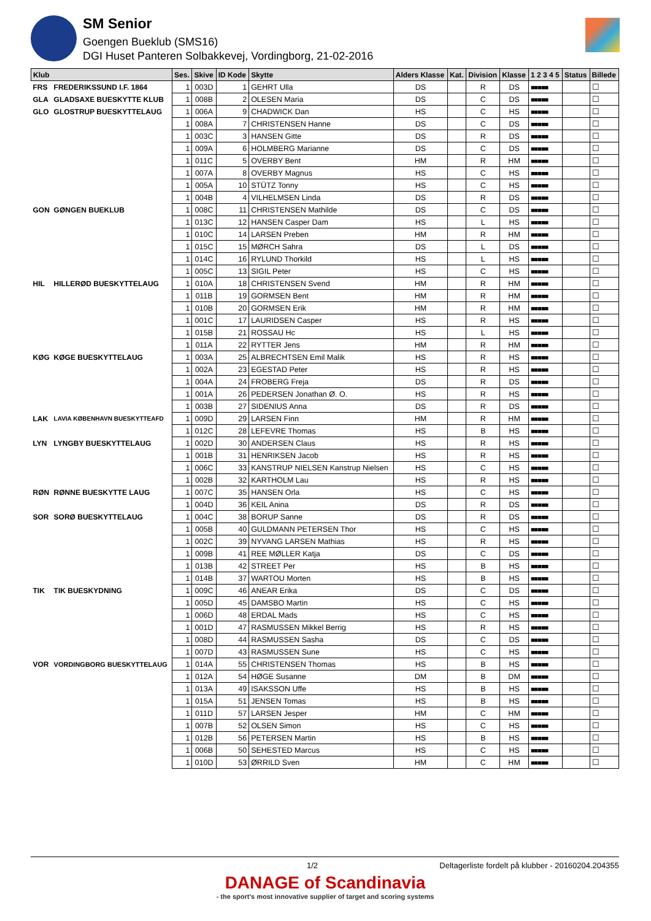SM Senior
Goengen Bueklub (SMS16)
DGI Huset Panteren Solbakkevej, Vordingborg, 21-02-2016
| Klub | | Ses. | Skive | ID Kode | Skytte | Alders Klasse | Kat. | Division | Klasse | 1 2 3 4 5 | Status | Billede |
| --- | --- | --- | --- | --- | --- | --- | --- | --- | --- | --- | --- | --- |
| FRS | FREDERIKSSUND I.F. 1864 | 1 | 003D | 1 | GEHRT Ulla | DS | | R | DS | ■■■■■ | | ☐ |
| GLA | GLADSAXE BUESKYTTE KLUB | 1 | 008B | 2 | OLESEN Maria | DS | | C | DS | ■■■■■ | | ☐ |
| GLO | GLOSTRUP BUESKYTTELAUG | 1 | 006A | 9 | CHADWICK Dan | HS | | C | HS | ■■■■■ | | ☐ |
| | | 1 | 008A | 7 | CHRISTENSEN Hanne | DS | | C | DS | ■■■■■ | | ☐ |
| | | 1 | 003C | 3 | HANSEN Gitte | DS | | R | DS | ■■■■■ | | ☐ |
| | | 1 | 009A | 6 | HOLMBERG Marianne | DS | | C | DS | ■■■■■ | | ☐ |
| | | 1 | 011C | 5 | OVERBY Bent | HM | | R | HM | ■■■■■ | | ☐ |
| | | 1 | 007A | 8 | OVERBY Magnus | HS | | C | HS | ■■■■■ | | ☐ |
| | | 1 | 005A | 10 | STÜTZ Tonny | HS | | C | HS | ■■■■■ | | ☐ |
| | | 1 | 004B | 4 | VILHELMSEN Linda | DS | | R | DS | ■■■■■ | | ☐ |
| GON | GØNGEN BUEKLUB | 1 | 008C | 11 | CHRISTENSEN Mathilde | DS | | C | DS | ■■■■■ | | ☐ |
| | | 1 | 013C | 12 | HANSEN Casper Dam | HS | | L | HS | ■■■■■ | | ☐ |
| | | 1 | 010C | 14 | LARSEN Preben | HM | | R | HM | ■■■■■ | | ☐ |
| | | 1 | 015C | 15 | MØRCH Sahra | DS | | L | DS | ■■■■■ | | ☐ |
| | | 1 | 014C | 16 | RYLUND Thorkild | HS | | L | HS | ■■■■■ | | ☐ |
| | | 1 | 005C | 13 | SIGIL Peter | HS | | C | HS | ■■■■■ | | ☐ |
| HIL | HILLERØD BUESKYTTELAUG | 1 | 010A | 18 | CHRISTENSEN Svend | HM | | R | HM | ■■■■■ | | ☐ |
| | | 1 | 011B | 19 | GORMSEN Bent | HM | | R | HM | ■■■■■ | | ☐ |
| | | 1 | 010B | 20 | GORMSEN Erik | HM | | R | HM | ■■■■■ | | ☐ |
| | | 1 | 001C | 17 | LAURIDSEN Casper | HS | | R | HS | ■■■■■ | | ☐ |
| | | 1 | 015B | 21 | ROSSAU Hc | HS | | L | HS | ■■■■■ | | ☐ |
| | | 1 | 011A | 22 | RYTTER Jens | HM | | R | HM | ■■■■■ | | ☐ |
| KØG | KØGE BUESKYTTELAUG | 1 | 003A | 25 | ALBRECHTSEN Emil Malik | HS | | R | HS | ■■■■■ | | ☐ |
| | | 1 | 002A | 23 | EGESTAD Peter | HS | | R | HS | ■■■■■ | | ☐ |
| | | 1 | 004A | 24 | FROBERG Freja | DS | | R | DS | ■■■■■ | | ☐ |
| | | 1 | 001A | 26 | PEDERSEN Jonathan Ø. O. | HS | | R | HS | ■■■■■ | | ☐ |
| | | 1 | 003B | 27 | SIDENIUS Anna | DS | | R | DS | ■■■■■ | | ☐ |
| LAK | LAVIA KØBENHAVN BUESKYTTEAFD | 1 | 009D | 29 | LARSEN Finn | HM | | R | HM | ■■■■■ | | ☐ |
| | | 1 | 012C | 28 | LEFEVRE Thomas | HS | | B | HS | ■■■■■ | | ☐ |
| LYN | LYNGBY BUESKYTTELAUG | 1 | 002D | 30 | ANDERSEN Claus | HS | | R | HS | ■■■■■ | | ☐ |
| | | 1 | 001B | 31 | HENRIKSEN Jacob | HS | | R | HS | ■■■■■ | | ☐ |
| | | 1 | 006C | 33 | KANSTRUP NIELSEN Kanstrup Nielsen | HS | | C | HS | ■■■■■ | | ☐ |
| | | 1 | 002B | 32 | KARTHOLM Lau | HS | | R | HS | ■■■■■ | | ☐ |
| RØN | RØNNE BUESKYTTE LAUG | 1 | 007C | 35 | HANSEN Orla | HS | | C | HS | ■■■■■ | | ☐ |
| | | 1 | 004D | 36 | KEIL Anina | DS | | R | DS | ■■■■■ | | ☐ |
| SOR | SORØ BUESKYTTELAUG | 1 | 004C | 38 | BORUP Sanne | DS | | R | DS | ■■■■■ | | ☐ |
| | | 1 | 005B | 40 | GULDMANN PETERSEN Thor | HS | | C | HS | ■■■■■ | | ☐ |
| | | 1 | 002C | 39 | NYVANG LARSEN Mathias | HS | | R | HS | ■■■■■ | | ☐ |
| | | 1 | 009B | 41 | REE MØLLER Katja | DS | | C | DS | ■■■■■ | | ☐ |
| | | 1 | 013B | 42 | STREET Per | HS | | B | HS | ■■■■■ | | ☐ |
| | | 1 | 014B | 37 | WARTOU Morten | HS | | B | HS | ■■■■■ | | ☐ |
| TIK | TIK BUESKYDNING | 1 | 009C | 46 | ANEAR Erika | DS | | C | DS | ■■■■■ | | ☐ |
| | | 1 | 005D | 45 | DAMSBO Martin | HS | | C | HS | ■■■■■ | | ☐ |
| | | 1 | 006D | 48 | ERDAL Mads | HS | | C | HS | ■■■■■ | | ☐ |
| | | 1 | 001D | 47 | RASMUSSEN Mikkel Berrig | HS | | R | HS | ■■■■■ | | ☐ |
| | | 1 | 008D | 44 | RASMUSSEN Sasha | DS | | C | DS | ■■■■■ | | ☐ |
| | | 1 | 007D | 43 | RASMUSSEN Sune | HS | | C | HS | ■■■■■ | | ☐ |
| VOR | VORDINGBORG BUESKYTTELAUG | 1 | 014A | 55 | CHRISTENSEN Thomas | HS | | B | HS | ■■■■■ | | ☐ |
| | | 1 | 012A | 54 | HØGE Susanne | DM | | B | DM | ■■■■■ | | ☐ |
| | | 1 | 013A | 49 | ISAKSSON Uffe | HS | | B | HS | ■■■■■ | | ☐ |
| | | 1 | 015A | 51 | JENSEN Tomas | HS | | B | HS | ■■■■■ | | ☐ |
| | | 1 | 011D | 57 | LARSEN Jesper | HM | | C | HM | ■■■■■ | | ☐ |
| | | 1 | 007B | 52 | OLSEN Simon | HS | | C | HS | ■■■■■ | | ☐ |
| | | 1 | 012B | 56 | PETERSEN Martin | HS | | B | HS | ■■■■■ | | ☐ |
| | | 1 | 006B | 50 | SEHESTED Marcus | HS | | C | HS | ■■■■■ | | ☐ |
| | | 1 | 010D | 53 | ØRRILD Sven | HM | | C | HM | ■■■■■ | | ☐ |
1/2 Deltagerliste fordelt på klubber - 20160204.204355
DANAGE of Scandinavia
- the sport's most innovative supplier of target and scoring systems